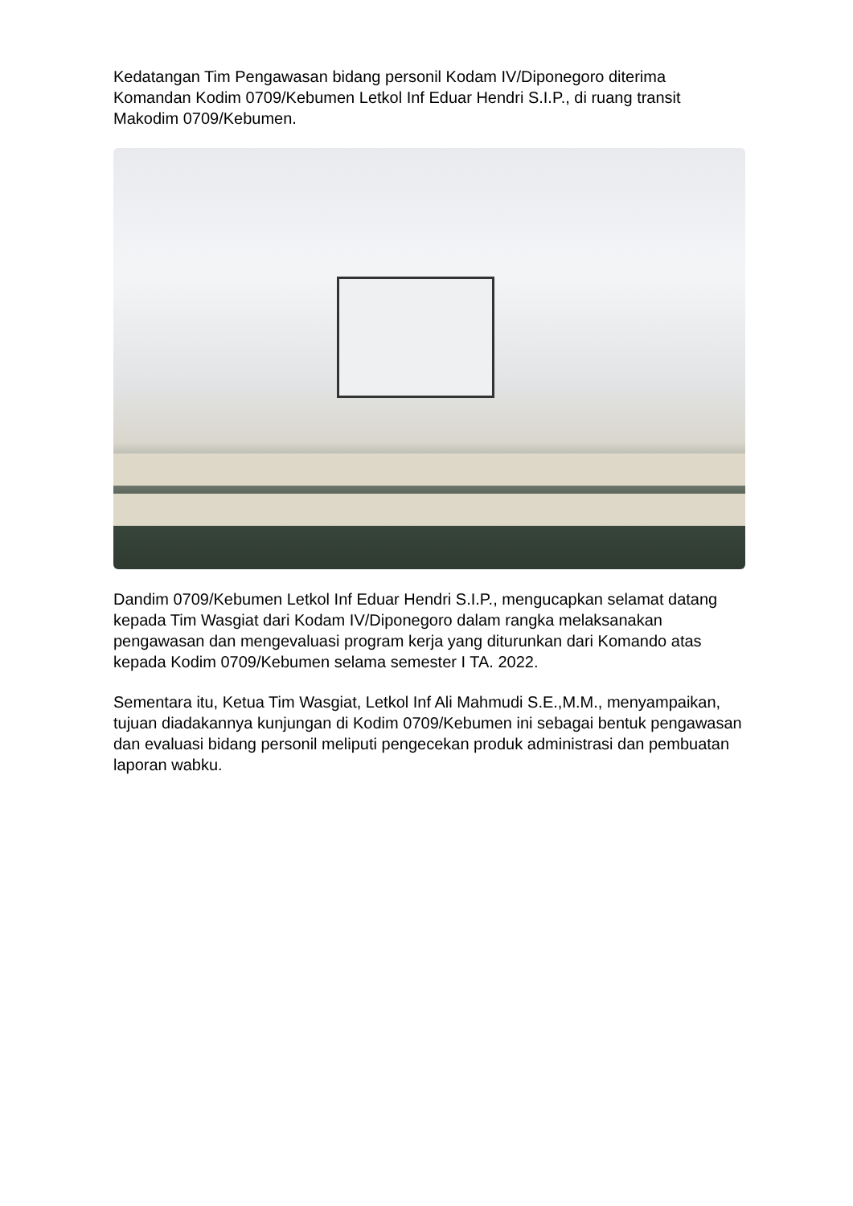Kedatangan Tim Pengawasan bidang personil Kodam IV/Diponegoro diterima Komandan Kodim 0709/Kebumen Letkol Inf Eduar Hendri S.I.P., di ruang transit Makodim 0709/Kebumen.
Dandim 0709/Kebumen Letkol Inf Eduar Hendri S.I.P., mengucapkan selamat datang kepada Tim Wasgiat dari Kodam IV/Diponegoro dalam rangka melaksanakan pengawasan dan mengevaluasi program kerja yang diturunkan dari Komando atas kepada Kodim 0709/Kebumen selama semester I TA. 2022.
Sementara itu, Ketua Tim Wasgiat, Letkol Inf Ali Mahmudi S.E.,M.M., menyampaikan, tujuan diadakannya kunjungan di Kodim 0709/Kebumen ini sebagai bentuk pengawasan dan evaluasi bidang personil meliputi pengecekan produk administrasi dan pembuatan laporan wabku.